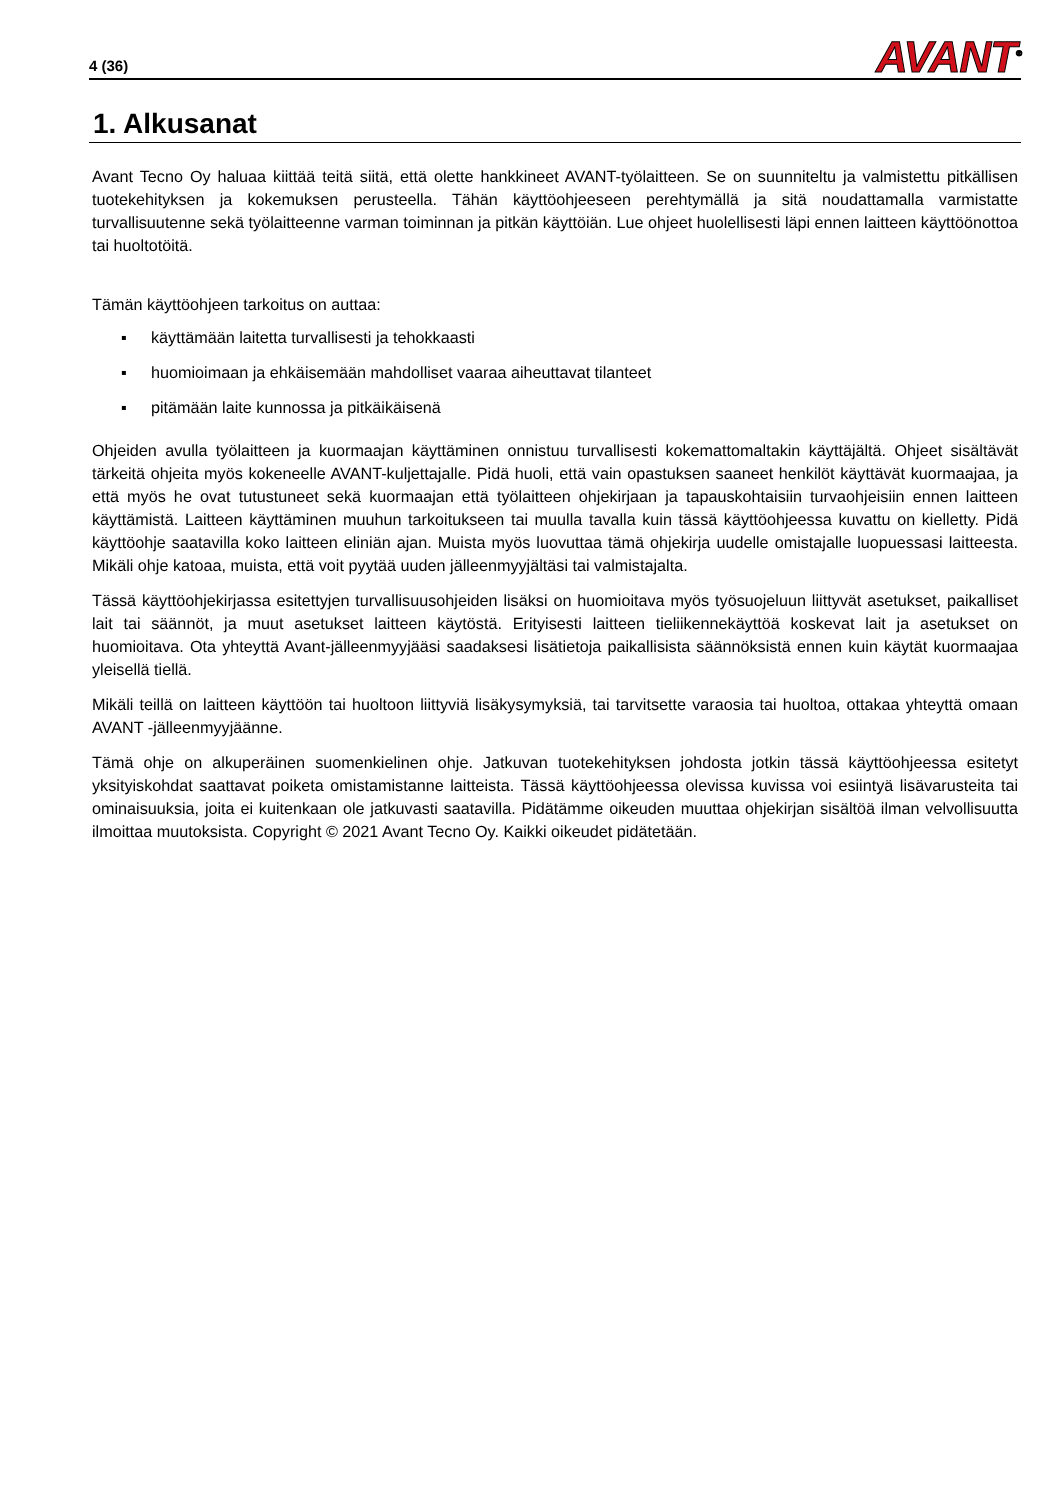4 (36)
AVANT<sup>®</sup>
1. Alkusanat
Avant Tecno Oy haluaa kiittää teitä siitä, että olette hankkineet AVANT-työlaitteen. Se on suunniteltu ja valmistettu pitkällisen tuotekehityksen ja kokemuksen perusteella. Tähän käyttöohjeeseen perehtymällä ja sitä noudattamalla varmistatte turvallisuutenne sekä työlaitteenne varman toiminnan ja pitkän käyttöiän. Lue ohjeet huolellisesti läpi ennen laitteen käyttöönottoa tai huoltotöitä.
Tämän käyttöohjeen tarkoitus on auttaa:
▪ käyttämään laitetta turvallisesti ja tehokkaasti
▪ huomioimaan ja ehkäisemään mahdolliset vaaraa aiheuttavat tilanteet
▪ pitämään laite kunnossa ja pitkäikäisenä
Ohjeiden avulla työlaitteen ja kuormaajan käyttäminen onnistuu turvallisesti kokemattomaltakin käyttäjältä. Ohjeet sisältävät tärkeitä ohjeita myös kokeneelle AVANT-kuljettajalle. Pidä huoli, että vain opastuksen saaneet henkilöt käyttävät kuormaajaa, ja että myös he ovat tutustuneet sekä kuormaajan että työlaitteen ohjekirjaan ja tapauskohtaisiin turvaohjeisiin ennen laitteen käyttämistä. Laitteen käyttäminen muuhun tarkoitukseen tai muulla tavalla kuin tässä käyttöohjeessa kuvattu on kielletty. Pidä käyttöohje saatavilla koko laitteen eliniän ajan. Muista myös luovuttaa tämä ohjekirja uudelle omistajalle luopuessasi laitteesta. Mikäli ohje katoaa, muista, että voit pyytää uuden jälleenmyyjältäsi tai valmistajalta.
Tässä käyttöohjekirjassa esitettyjen turvallisuusohjeiden lisäksi on huomioitava myös työsuojeluun liittyvät asetukset, paikalliset lait tai säännöt, ja muut asetukset laitteen käytöstä. Erityisesti laitteen tieliikennekäyttöä koskevat lait ja asetukset on huomioitava. Ota yhteyttä Avant-jälleenmyyjääsi saadaksesi lisätietoja paikallisista säännöksistä ennen kuin käytät kuormaajaa yleisellä tiellä.
Mikäli teillä on laitteen käyttöön tai huoltoon liittyviä lisäkysymyksiä, tai tarvitsette varaosia tai huoltoa, ottakaa yhteyttä omaan AVANT -jälleenmyyjäänne.
Tämä ohje on alkuperäinen suomenkielinen ohje. Jatkuvan tuotekehityksen johdosta jotkin tässä käyttöohjeessa esitetyt yksityiskohdat saattavat poiketa omistamistanne laitteista. Tässä käyttöohjeessa olevissa kuvissa voi esiintyä lisävarusteita tai ominaisuuksia, joita ei kuitenkaan ole jatkuvasti saatavilla. Pidätämme oikeuden muuttaa ohjekirjan sisältöä ilman velvollisuutta ilmoittaa muutoksista. Copyright © 2021 Avant Tecno Oy. Kaikki oikeudet pidätetään.